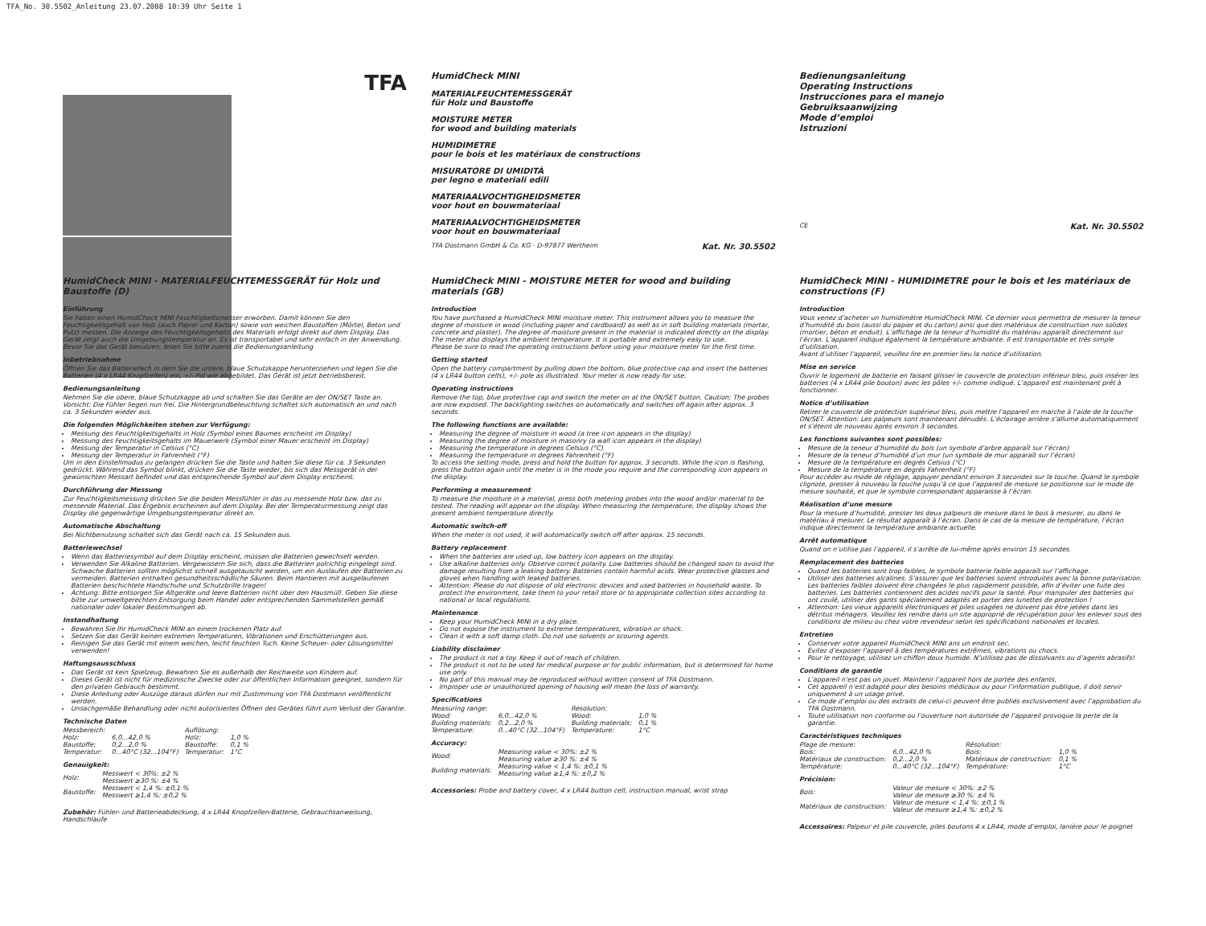TFA_No. 30.5502_Anleitung 23.07.2008 10:39 Uhr Seite 1
TFA
HumidCheck MINI - MATERIALFEUCHTEMESSGERÄT für Holz und Baustoffe (D)
Einführung
Sie haben einen HumidCheck MINI Feuchtigkeitsmesser erworben. Damit können Sie den Feuchtigkeitsgehalt von Holz (auch Papier und Karton) sowie von weichen Baustoffen (Mörtel, Beton und Putz) messen. Die Anzeige des Feuchtigkeitsgehalts des Materials erfolgt direkt auf dem Display. Das Gerät zeigt auch die Umgebungstemperatur an. Es ist transportabel und sehr einfach in der Anwendung.
Bevor Sie das Gerät benutzen, lesen Sie bitte zuerst die Bedienungsanleitung
Inbetriebnahme
Öffnen Sie das Batteriefach in dem Sie die untere, blaue Schutzkappe herunterziehen und legen Sie die Batterien (4 x LR44 Knopfzellen) ein, +/- Pol wie abgebildet. Das Gerät ist jetzt betriebsbereit.
Bedienungsanleitung
Nehmen Sie die obere, blaue Schutzkappe ab und schalten Sie das Geräte an der ON/SET Taste an. Vorsicht: Die Fühler liegen nun frei. Die Hintergrundbeleuchtung schaltet sich automatisch an und nach ca. 3 Sekunden wieder aus.
Die folgenden Möglichkeiten stehen zur Verfügung:
Messung des Feuchtigkeitsgehalts in Holz (Symbol eines Baumes erscheint im Display)
Messung des Feuchtigkeitsgehalts im Mauerwerk (Symbol einer Mauer erscheint im Display)
Messung der Temperatur in Celsius (°C)
Messung der Temperatur in Fahrenheit (°F)
Um in den Einstellmodus zu gelangen drücken Sie die Taste und halten Sie diese für ca. 3 Sekunden gedrückt. Während das Symbol blinkt, drücken Sie die Taste wieder, bis sich das Messgerät in der gewünschten Messart befindet und das entsprechende Symbol auf dem Display erscheint.
Durchführung der Messung
Zur Feuchtigkeitsmessung drücken Sie die beiden Messfühler in das zu messende Holz bzw. das zu messende Material. Das Ergebnis erscheinen auf dem Display. Bei der Temperaturmessung zeigt das Display die gegenwärtige Umgebungstemperatur direkt an.
Automatische Abschaltung
Bei Nichtbenutzung schaltet sich das Gerät nach ca. 15 Sekunden aus.
Batteriewechsel
Wenn das Batteriesymbol auf dem Display erscheint, müssen die Batterien gewechselt werden.
Verwenden Sie Alkaline Batterien. Vergewissern Sie sich, dass die Batterien polrichtig eingelegt sind. Schwache Batterien sollten möglichst schnell ausgetauscht werden, um ein Auslaufen der Batterien zu vermeiden. Batterien enthalten gesundheitsschädliche Säuren. Beim Hantieren mit ausgelaufenen Batterien beschichtete Handschuhe und Schutzbrille tragen!
Achtung: Bitte entsorgen Sie Altgeräte und leere Batterien nicht über den Hausmüll. Geben Sie diese bitte zur umweltgerechten Entsorgung beim Handel oder entsprechenden Sammelstellen gemäß nationaler oder lokaler Bestimmungen ab.
Instandhaltung
Bewahren Sie Ihr HumidCheck MINI an einem trockenen Platz auf.
Setzen Sie das Gerät keinen extremen Temperaturen, Vibrationen und Erschütterungen aus.
Reinigen Sie das Gerät mit einem weichen, leicht feuchten Tuch. Keine Scheuer- oder Lösungsmittel verwenden!
Haftungsausschluss
Das Gerät ist kein Spielzeug. Bewahren Sie es außerhalb der Reichweite von Kindern auf.
Dieses Gerät ist nicht für medizinische Zwecke oder zur öffentlichen Information geeignet, sondern für den privaten Gebrauch bestimmt.
Diese Anleitung oder Auszüge daraus dürfen nur mit Zustimmung von TFA Dostmann veröffentlicht werden.
Unsachgemäße Behandlung oder nicht autorisiertes Öffnen des Gerätes führt zum Verlust der Garantie.
Technische Daten
| Messbereich: | | Auflösung: | |
| --- | --- | --- | --- |
| Holz: | 6,0...42,0 % | Holz: | 1,0 % |
| Baustoffe: | 0,2...2,0 % | Baustoffe: | 0,1 % |
| Temperatur: | 0...40°C (32...104°F) | Temperatur: | 1°C |
Genauigkeit:
| Holz: | Messwert < 30%: ±2 % Messwert ≥30 %: ±4 % |
| Baustoffe: | Messwert < 1,4 %: ±0,1 % Messwert ≥1,4 %: ±0,2 % |
Zubehör: Fühler- und Batterieabdeckung, 4 x LR44 Knopfzellen-Batterie, Gebrauchsanweisung, Handschlaufe
HumidCheck MINI
MATERIALFEUCHTEMESSGERÄT
für Holz und Baustoffe
MOISTURE METER
for wood and building materials
HUMIDIMETRE
pour le bois et les matériaux de constructions
MISURATORE DI UMIDITÀ
per legno e materiali edili
MATERIAALVOCHTIGHEIDSMETER
voor hout en bouwmateriaal
MATERIAALVOCHTIGHEIDSMETER
voor hout en bouwmateriaal
TFA Dostmann GmbH & Co. KG · D-97877 Wertheim Kat. Nr. 30.5502
HumidCheck MINI - MOISTURE METER for wood and building materials (GB)
Introduction
You have purchased a HumidCheck MINI moisture meter. This instrument allows you to measure the degree of moisture in wood (including paper and cardboard) as well as in soft building materials (mortar, concrete and plaster). The degree of moisture present in the material is indicated directly on the display. The meter also displays the ambient temperature. It is portable and extremely easy to use.
Please be sure to read the operating instructions before using your moisture meter for the first time.
Getting started
Open the battery compartment by pulling down the bottom, blue protective cap and insert the batteries (4 x LR44 button cells), +/- pole as illustrated. Your meter is now ready for use.
Operating instructions
Remove the top, blue protective cap and switch the meter on at the ON/SET button. Caution: The probes are now exposed. The backlighting switches on automatically and switches off again after approx. 3 seconds.
The following functions are available:
Measuring the degree of moisture in wood (a tree icon appears in the display)
Measuring the degree of moisture in masonry (a wall icon appears in the display)
Measuring the temperature in degrees Celsius (°C)
Measuring the temperature in degrees Fahrenheit (°F)
To access the setting mode, press and hold the button for approx. 3 seconds. While the icon is flashing, press the button again until the meter is in the mode you require and the corresponding icon appears in the display.
Performing a measurement
To measure the moisture in a material, press both metering probes into the wood and/or material to be tested. The reading will appear on the display. When measuring the temperature, the display shows the present ambient temperature directly.
Automatic switch-off
When the meter is not used, it will automatically switch off after approx. 15 seconds.
Battery replacement
When the batteries are used up, low battery icon appears on the display.
Use alkaline batteries only. Observe correct polarity. Low batteries should be changed soon to avoid the damage resulting from a leaking battery. Batteries contain harmful acids. Wear protective glasses and gloves when handling with leaked batteries.
Attention: Please do not dispose of old electronic devices and used batteries in household waste. To protect the environment, take them to your retail store or to appropriate collection sites according to national or local regulations.
Maintenance
Keep your HumidCheck MINI in a dry place.
Do not expose the instrument to extreme temperatures, vibration or shock.
Clean it with a soft damp cloth. Do not use solvents or scouring agents.
Liability disclaimer
The product is not a toy. Keep it out of reach of children.
The product is not to be used for medical purpose or for public information, but is determined for home use only.
No part of this manual may be reproduced without written consent of TFA Dostmann.
Improper use or unauthorized opening of housing will mean the loss of warranty.
Specifications
| Measuring range: | | Resolution: | |
| --- | --- | --- | --- |
| Wood: | 6,0...42,0 % | Wood: | 1,0 % |
| Building materials: | 0,2...2,0 % | Building materials: | 0,1 % |
| Temperature: | 0...40°C (32...104°F) | Temperature: | 1°C |
Accuracy:
| Wood: | Measuring value < 30%: ±2 % Measuring value ≥30 %: ±4 % |
| Building materials: | Measuring value < 1,4 %: ±0,1 % Measuring value ≥1,4 %: ±0,2 % |
Accessories: Probe and battery cover, 4 x LR44 button cell, instruction manual, wrist strap
Bedienungsanleitung
Operating Instructions
Instrucciones para el manejo
Gebruiksaanwijzing
Mode d’emploi
Istruzioni
CE Kat. Nr. 30.5502
HumidCheck MINI - HUMIDIMETRE pour le bois et les matériaux de constructions (F)
Introduction
Vous venez d’acheter un humidimètre HumidCheck MINI. Ce dernier vous permettra de mesurer la teneur d’humidité du bois (aussi du papier et du carton) ainsi que des matériaux de construction non solides (mortier, béton et enduit). L’affichage de la teneur d’humidité du matériau apparaît directement sur l’écran. L’appareil indique également la température ambiante. Il est transportable et très simple d’utilisation.
Avant d’utiliser l’appareil, veuillez lire en premier lieu la notice d’utilisation.
Mise en service
Ouvrir le logement de batterie en faisant glisser le couvercle de protection inférieur bleu, puis insérer les batteries (4 x LR44 pile bouton) avec les pôles +/- comme indiqué. L’appareil est maintenant prêt à fonctionner.
Notice d’utilisation
Retirer le couvercle de protection supérieur bleu, puis mettre l’appareil en marche à l’aide de la touche ON/SET. Attention: Les palpeurs sont maintenant dénudés. L’éclairage arrière s’allume automatiquement et s’éteint de nouveau après environ 3 secondes.
Les fonctions suivantes sont possibles:
Mesure de la teneur d’humidité du bois (un symbole d’arbre apparaît sur l’écran)
Mesure de la teneur d’humidité d’un mur (un symbole de mur apparaît sur l’écran)
Mesure de la température en degrés Celsius (°C)
Mesure de la température en degrés Fahrenheit (°F)
Pour accéder au mode de réglage, appuyer pendant environ 3 secondes sur la touche. Quand le symbole clignote, presser à nouveau la touche jusqu’à ce que l’appareil de mesure se positionne sur le mode de mesure souhaité, et que le symbole correspondant apparaisse à l’écran.
Réalisation d’une mesure
Pour la mesure d’humidité, presser les deux palpeurs de mesure dans le bois à mesurer, ou dans le matériau à mesurer. Le résultat apparaît à l’écran. Dans le cas de la mesure de température, l’écran indique directement la température ambiante actuelle.
Arrêt automatique
Quand on n’utilise pas l’appareil, il s’arrête de lui-même après environ 15 secondes.
Remplacement des batteries
Quand les batteries sont trop faibles, le symbole batterie faible apparaît sur l’affichage.
Utiliser des batteries alcalines. S’assurer que les batteries soient introduites avec la bonne polarisation. Les batteries faibles doivent être changées le plus rapidement possible, afin d’éviter une fuite des batteries. Les batteries contiennent des acides nocifs pour la santé. Pour manipuler des batteries qui ont coulé, utiliser des gants spécialement adaptés et porter des lunettes de protection !
Attention: Les vieux appareils électroniques et piles usagées ne doivent pas être jetées dans les détritus ménagers. Veuillez les rendre dans un site approprié de récupération pour les enlever sous des conditions de milieu ou chez votre revendeur selon les spécifications nationales et locales.
Entretien
Conserver votre appareil HumidCheck MINI ans un endroit sec.
Évitez d’exposer l’appareil à des températures extrêmes, vibrations ou chocs.
Pour le nettoyage, utilisez un chiffon doux humide. N’utilisez pas de dissolvants ou d’agents abrasifs!
Conditions de garantie
L’appareil n’est pas un jouet. Maintenir l’appareil hors de portée des enfants.
Cet appareil n’est adapté pour des besoins médicaux ou pour l’information publique, il doit servir uniquement à un usage privé.
Ce mode d’emploi ou des extraits de celui-ci peuvent être publiés exclusivement avec l’approbation du TFA Dostmann.
Toute utilisation non conforme ou l’ouverture non autorisée de l’appareil provoque la perte de la garantie.
Caractéristiques techniques
| Plage de mesure: | | Résolution: | |
| --- | --- | --- | --- |
| Bois: | 6,0...42,0 % | Bois: | 1,0 % |
| Matériaux de construction: | 0,2...2,0 % | Matériaux de construction: | 0,1 % |
| Température: | 0...40°C (32...104°F) | Température: | 1°C |
Précision:
| Bois: | Valeur de mesure < 30%: ±2 % Valeur de mesure ≥30 %: ±4 % |
| Matériaux de construction: | Valeur de mesure < 1,4 %: ±0,1 % Valeur de mesure ≥1,4 %: ±0,2 % |
Accessoires: Palpeur et pile couvercle, piles boutons 4 x LR44, mode d’emploi, lanière pour le poignet